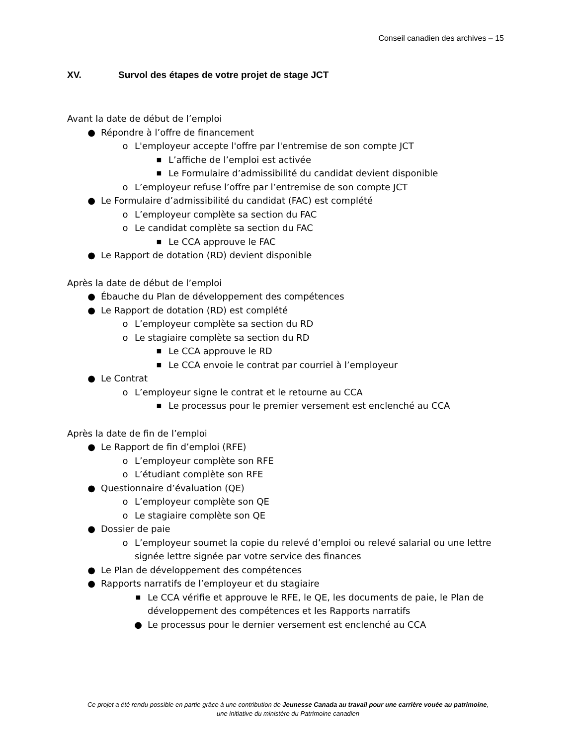Conseil canadien des archives – 15
XV. Survol des étapes de votre projet de stage JCT
Avant la date de début de l’emploi
● Répondre à l’offre de financement
o L'employeur accepte l'offre par l'entremise de son compte JCT
■ L’affiche de l’emploi est activée
■ Le Formulaire d’admissibilité du candidat devient disponible
o L’employeur refuse l’offre par l’entremise de son compte JCT
● Le Formulaire d’admissibilité du candidat (FAC) est complété
o L’employeur complète sa section du FAC
o Le candidat complète sa section du FAC
■ Le CCA approuve le FAC
● Le Rapport de dotation (RD) devient disponible
Après la date de début de l’emploi
● Ébauche du Plan de développement des compétences
● Le Rapport de dotation (RD) est complété
o L’employeur complète sa section du RD
o Le stagiaire complète sa section du RD
■ Le CCA approuve le RD
■ Le CCA envoie le contrat par courriel à l’employeur
● Le Contrat
o L’employeur signe le contrat et le retourne au CCA
■ Le processus pour le premier versement est enclenché au CCA
Après la date de fin de l’emploi
● Le Rapport de fin d’emploi (RFE)
o L’employeur complète son RFE
o L’étudiant complète son RFE
● Questionnaire d’évaluation (QE)
o L’employeur complète son QE
o Le stagiaire complète son QE
● Dossier de paie
o L’employeur soumet la copie du relevé d’emploi ou relevé salarial ou une lettre signée lettre signée par votre service des finances
● Le Plan de développement des compétences
● Rapports narratifs de l’employeur et du stagiaire
■ Le CCA vérifie et approuve le RFE, le QE, les documents de paie, le Plan de développement des compétences et les Rapports narratifs
● Le processus pour le dernier versement est enclenché au CCA
Ce projet a été rendu possible en partie grâce à une contribution de Jeunesse Canada au travail pour une carrière vouée au patrimoine,
une initiative du ministère du Patrimoine canadien